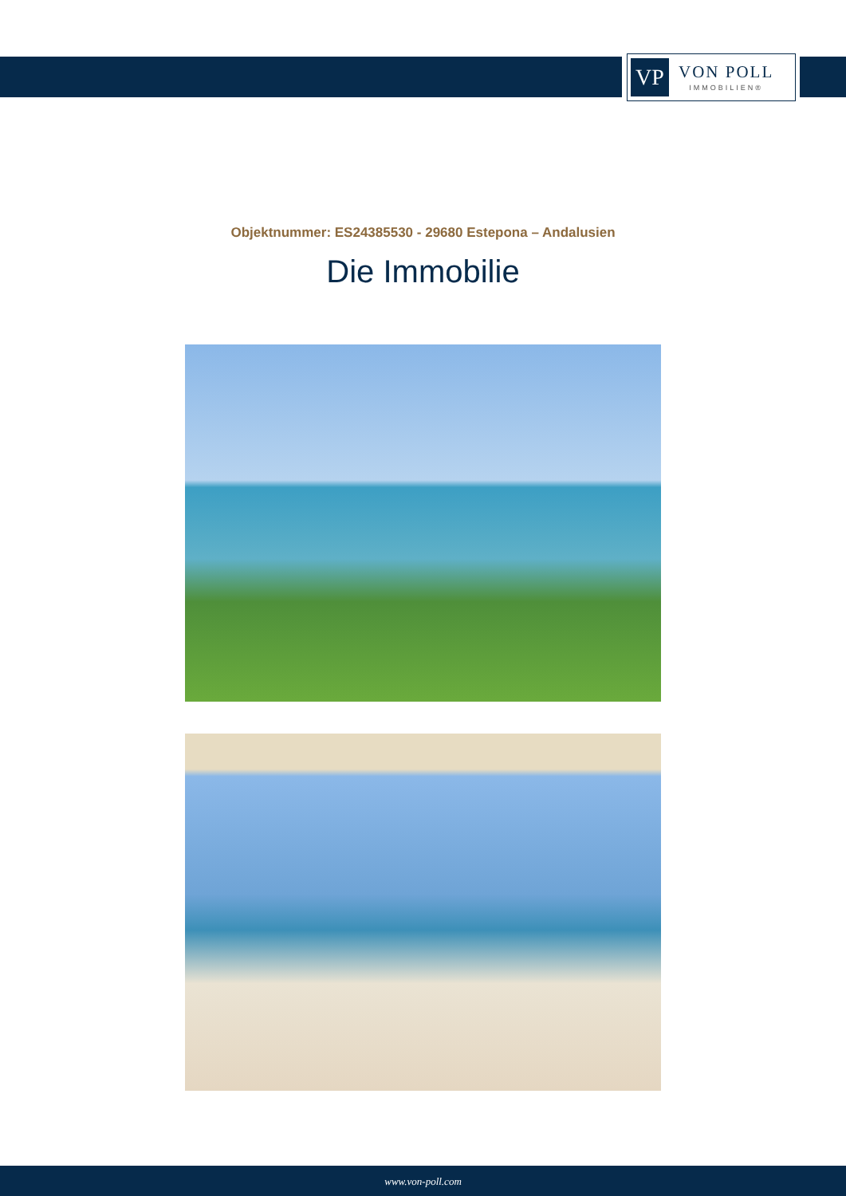VP
VON POLL
IMMOBILIEN®
Objektnummer: ES24385530 - 29680 Estepona – Andalusien
Die Immobilie
www.von-poll.com